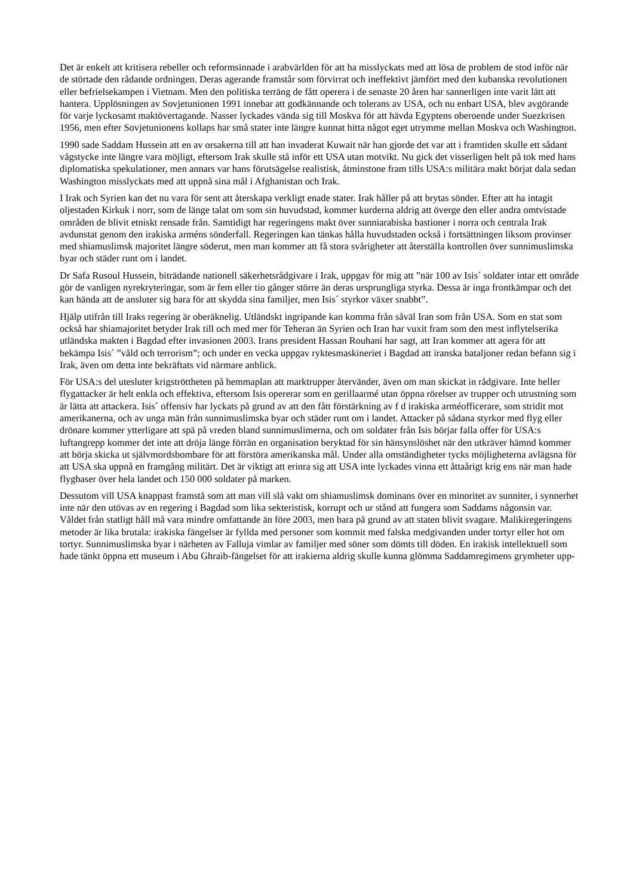Det är enkelt att kritisera rebeller och reformsinnade i arabvärlden för att ha misslyckats med att lösa de problem de stod inför när de störtade den rådande ordningen. Deras agerande framstår som förvirrat och ineffektivt jämfört med den kubanska revolutionen eller befrielsekampen i Vietnam. Men den politiska terräng de fått operera i de senaste 20 åren har sannerligen inte varit lätt att hantera. Upplösningen av Sovjetunionen 1991 innebar att godkännande och tolerans av USA, och nu enbart USA, blev avgörande för varje lyckosamt maktövertagande. Nasser lyckades vända sig till Moskva för att hävda Egyptens oberoende under Suezkrisen 1956, men efter Sovjetunionens kollaps har små stater inte längre kunnat hitta något eget utrymme mellan Moskva och Washington.
1990 sade Saddam Hussein att en av orsakerna till att han invaderat Kuwait när han gjorde det var att i framtiden skulle ett sådant vågstycke inte längre vara möjligt, eftersom Irak skulle stå inför ett USA utan motvikt. Nu gick det visserligen helt på tok med hans diplomatiska spekulationer, men annars var hans förutsägelse realistisk, åtminstone fram tills USA:s militära makt börjat dala sedan Washington misslyckats med att uppnå sina mål i Afghanistan och Irak.
I Irak och Syrien kan det nu vara för sent att återskapa verkligt enade stater. Irak håller på att brytas sönder. Efter att ha intagit oljestaden Kirkuk i norr, som de länge talat om som sin huvudstad, kommer kurderna aldrig att överge den eller andra omtvistade områden de blivit etniskt rensade från. Samtidigt har regeringens makt över sunniarabiska bastioner i norra och centrala Irak avdunstat genom den irakiska arméns sönderfall. Regeringen kan tänkas hålla huvudstaden också i fortsättningen liksom provinser med shiamuslimsk majoritet längre söderut, men man kommer att få stora svårigheter att återställa kontrollen över sunnimuslimska byar och städer runt om i landet.
Dr Safa Rusoul Hussein, biträdande nationell säkerhetsrådgivare i Irak, uppgav för mig att ”när 100 av Isis´ soldater intar ett område gör de vanligen nyrekryteringar, som är fem eller tio gånger större än deras ursprungliga styrka. Dessa är inga frontkämpar och det kan hända att de ansluter sig bara för att skydda sina familjer, men Isis´ styrkor växer snabbt”.
Hjälp utifrån till Iraks regering är oberäknelig. Utländskt ingripande kan komma från såväl Iran som från USA. Som en stat som också har shiamajoritet betyder Irak till och med mer för Teheran än Syrien och Iran har vuxit fram som den mest inflytelserika utländska makten i Bagdad efter invasionen 2003. Irans president Hassan Rouhani har sagt, att Iran kommer att agera för att bekämpa Isis´ ”våld och terrorism”; och under en vecka uppgav ryktesmaskineriet i Bagdad att iranska bataljoner redan befann sig i Irak, även om detta inte bekräftats vid närmare anblick.
För USA:s del utesluter krigströttheten på hemmaplan att marktrupper återvänder, även om man skickat in rådgivare. Inte heller flygattacker är helt enkla och effektiva, eftersom Isis opererar som en gerillaarmé utan öppna rörelser av trupper och utrustning som är lätta att attackera. Isis´ offensiv har lyckats på grund av att den fått förstärkning av f d irakiska arméofficerare, som stridit mot amerikanerna, och av unga män från sunnimuslimska byar och städer runt om i landet. Attacker på sådana styrkor med flyg eller drönare kommer ytterligare att spä på vreden bland sunnimuslimerna, och om soldater från Isis börjar falla offer för USA:s luftangrepp kommer det inte att dröja länge förrän en organisation beryktad för sin hänsynslöshet när den utkräver hämnd kommer att börja skicka ut självmordsbombare för att förstöra amerikanska mål. Under alla omständigheter tycks möjligheterna avlägsna för att USA ska uppnå en framgång militärt. Det är viktigt att erinra sig att USA inte lyckades vinna ett åttaårigt krig ens när man hade flygbaser över hela landet och 150 000 soldater på marken.
Dessutom vill USA knappast framstå som att man vill slå vakt om shiamuslimsk dominans över en minoritet av sunniter, i synnerhet inte när den utövas av en regering i Bagdad som lika sekteristisk, korrupt och ur stånd att fungera som Saddams någonsin var. Våldet från statligt håll må vara mindre omfattande än före 2003, men bara på grund av att staten blivit svagare. Malikiregeringens metoder är lika brutala: irakiska fängelser är fyllda med personer som kommit med falska medgivanden under tortyr eller hot om tortyr. Sunnimuslimska byar i närheten av Falluja vimlar av familjer med söner som dömts till döden. En irakisk intellektuell som hade tänkt öppna ett museum i Abu Ghraib-fängelset för att irakierna aldrig skulle kunna glömma Saddamregimens grymheter upp-